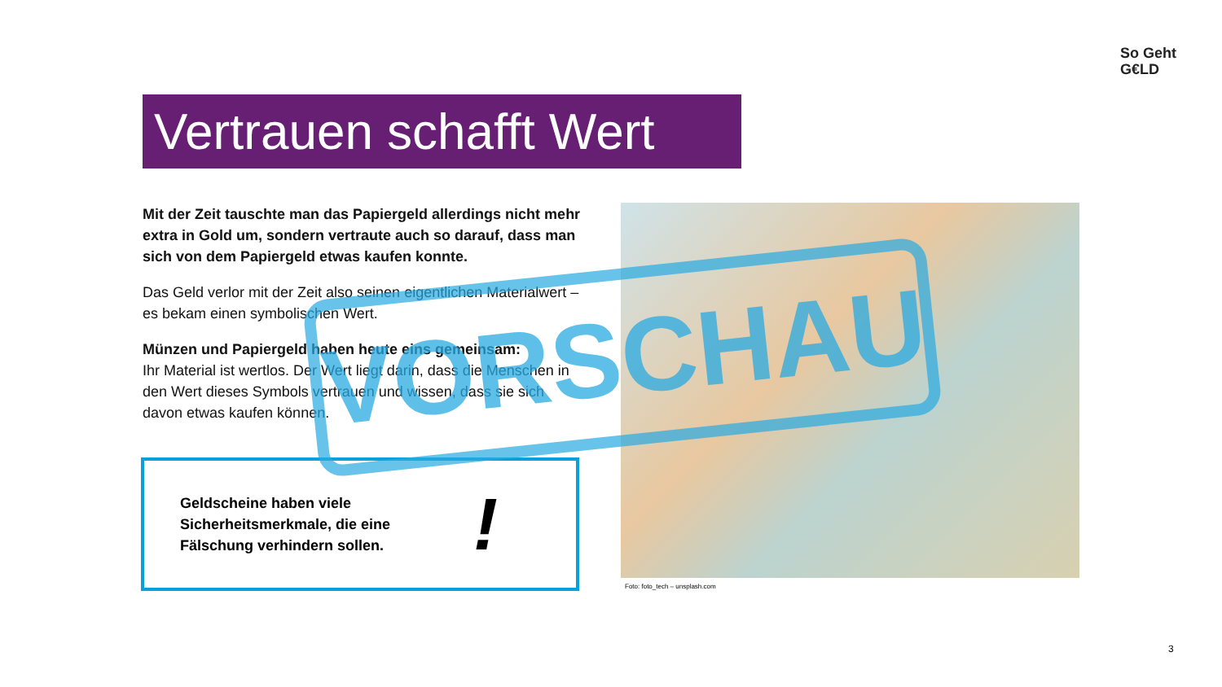So Geht
G€LD
Vertrauen schafft Wert
Mit der Zeit tauschte man das Papiergeld allerdings nicht mehr extra in Gold um, sondern vertraute auch so darauf, dass man sich von dem Papiergeld etwas kaufen konnte.
Das Geld verlor mit der Zeit also seinen eigentlichen Materialwert – es bekam einen symbolischen Wert.
Münzen und Papiergeld haben heute eins gemeinsam:
Ihr Material ist wertlos. Der Wert liegt darin, dass die Menschen in den Wert dieses Symbols vertrauen und wissen, dass sie sich davon etwas kaufen können.
Geldscheine haben viele Sicherheitsmerkmale, die eine Fälschung verhindern sollen.
!
Foto: foto_tech – unsplash.com
VORSCHAU
3